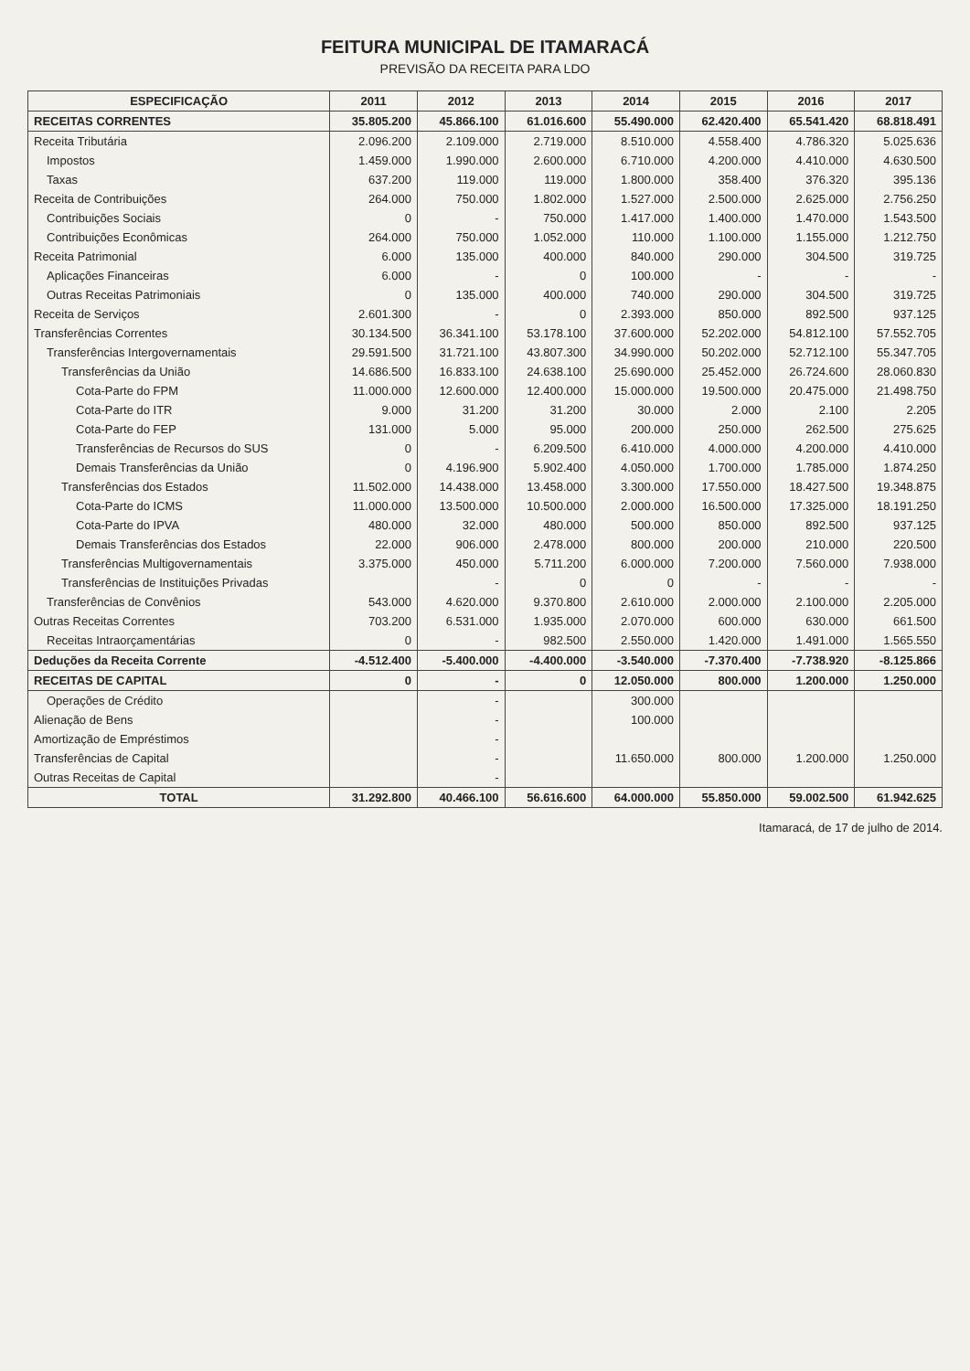FEITURA MUNICIPAL DE ITAMARACÁ
PREVISÃO DA RECEITA PARA LDO
| ESPECIFICAÇÃO | 2011 | 2012 | 2013 | 2014 | 2015 | 2016 | 2017 |
| --- | --- | --- | --- | --- | --- | --- | --- |
| RECEITAS CORRENTES | 35.805.200 | 45.866.100 | 61.016.600 | 55.490.000 | 62.420.400 | 65.541.420 | 68.818.491 |
| Receita Tributária | 2.096.200 | 2.109.000 | 2.719.000 | 8.510.000 | 4.558.400 | 4.786.320 | 5.025.636 |
| Impostos | 1.459.000 | 1.990.000 | 2.600.000 | 6.710.000 | 4.200.000 | 4.410.000 | 4.630.500 |
| Taxas | 637.200 | 119.000 | 119.000 | 1.800.000 | 358.400 | 376.320 | 395.136 |
| Receita de Contribuições | 264.000 | 750.000 | 1.802.000 | 1.527.000 | 2.500.000 | 2.625.000 | 2.756.250 |
| Contribuições Sociais | 0 | - | 750.000 | 1.417.000 | 1.400.000 | 1.470.000 | 1.543.500 |
| Contribuições Econômicas | 264.000 | 750.000 | 1.052.000 | 110.000 | 1.100.000 | 1.155.000 | 1.212.750 |
| Receita Patrimonial | 6.000 | 135.000 | 400.000 | 840.000 | 290.000 | 304.500 | 319.725 |
| Aplicações Financeiras | 6.000 | - | 0 | 100.000 | - | - | - |
| Outras Receitas Patrimoniais | 0 | 135.000 | 400.000 | 740.000 | 290.000 | 304.500 | 319.725 |
| Receita de Serviços | 2.601.300 | - | 0 | 2.393.000 | 850.000 | 892.500 | 937.125 |
| Transferências Correntes | 30.134.500 | 36.341.100 | 53.178.100 | 37.600.000 | 52.202.000 | 54.812.100 | 57.552.705 |
| Transferências Intergovernamentais | 29.591.500 | 31.721.100 | 43.807.300 | 34.990.000 | 50.202.000 | 52.712.100 | 55.347.705 |
| Transferências da União | 14.686.500 | 16.833.100 | 24.638.100 | 25.690.000 | 25.452.000 | 26.724.600 | 28.060.830 |
| Cota-Parte do FPM | 11.000.000 | 12.600.000 | 12.400.000 | 15.000.000 | 19.500.000 | 20.475.000 | 21.498.750 |
| Cota-Parte do ITR | 9.000 | 31.200 | 31.200 | 30.000 | 2.000 | 2.100 | 2.205 |
| Cota-Parte do FEP | 131.000 | 5.000 | 95.000 | 200.000 | 250.000 | 262.500 | 275.625 |
| Transferências de Recursos do SUS | 0 | - | 6.209.500 | 6.410.000 | 4.000.000 | 4.200.000 | 4.410.000 |
| Demais Transferências da União | 0 | 4.196.900 | 5.902.400 | 4.050.000 | 1.700.000 | 1.785.000 | 1.874.250 |
| Transferências dos Estados | 11.502.000 | 14.438.000 | 13.458.000 | 3.300.000 | 17.550.000 | 18.427.500 | 19.348.875 |
| Cota-Parte do ICMS | 11.000.000 | 13.500.000 | 10.500.000 | 2.000.000 | 16.500.000 | 17.325.000 | 18.191.250 |
| Cota-Parte do IPVA | 480.000 | 32.000 | 480.000 | 500.000 | 850.000 | 892.500 | 937.125 |
| Demais Transferências dos Estados | 22.000 | 906.000 | 2.478.000 | 800.000 | 200.000 | 210.000 | 220.500 |
| Transferências Multigovernamentais | 3.375.000 | 450.000 | 5.711.200 | 6.000.000 | 7.200.000 | 7.560.000 | 7.938.000 |
| Transferências de Instituições Privadas | | - | 0 | 0 | - | - | - |
| Transferências de Convênios | 543.000 | 4.620.000 | 9.370.800 | 2.610.000 | 2.000.000 | 2.100.000 | 2.205.000 |
| Outras Receitas Correntes | 703.200 | 6.531.000 | 1.935.000 | 2.070.000 | 600.000 | 630.000 | 661.500 |
| Receitas Intraorçamentárias | 0 | - | 982.500 | 2.550.000 | 1.420.000 | 1.491.000 | 1.565.550 |
| Deduções da Receita Corrente | -4.512.400 | -5.400.000 | -4.400.000 | -3.540.000 | -7.370.400 | -7.738.920 | -8.125.866 |
| RECEITAS DE CAPITAL | 0 | - | 0 | 12.050.000 | 800.000 | 1.200.000 | 1.250.000 |
| Operações de Crédito | | - | | 300.000 | | | |
| Alienação de Bens | | - | | 100.000 | | | |
| Amortização de Empréstimos | | - | | | | | |
| Transferências de Capital | | - | | 11.650.000 | 800.000 | 1.200.000 | 1.250.000 |
| Outras Receitas de Capital | | - | | | | | |
| TOTAL | 31.292.800 | 40.466.100 | 56.616.600 | 64.000.000 | 55.850.000 | 59.002.500 | 61.942.625 |
Itamaracá, de 17 de julho de 2014.